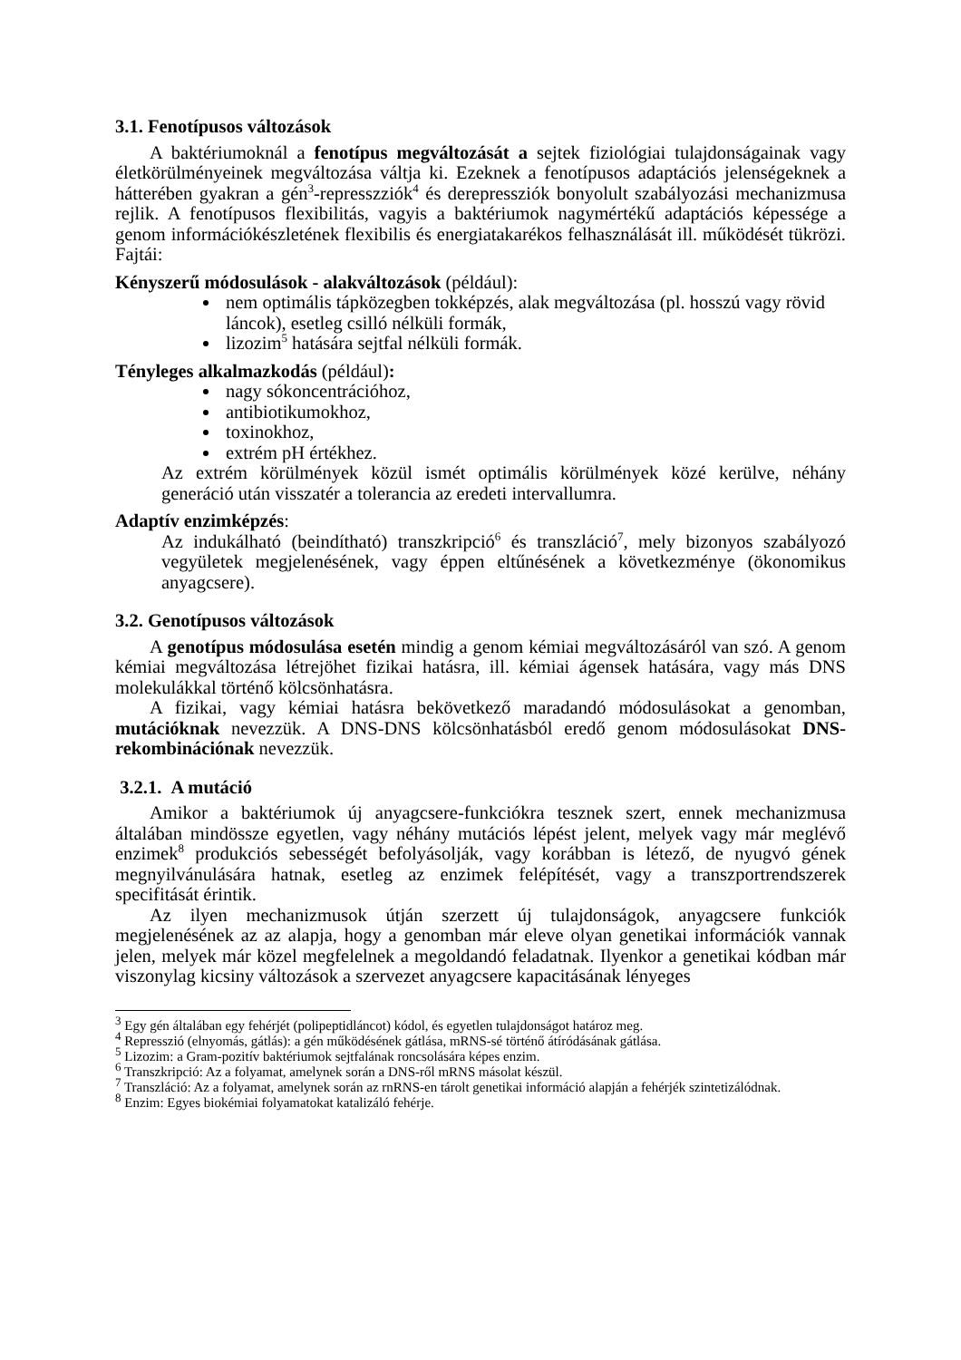3.1. Fenotípusos változások
A baktériumoknál a fenotípus megváltozását a sejtek fiziológiai tulajdonságainak vagy életkörülményeinek megváltozása váltja ki. Ezeknek a fenotípusos adaptációs jelenségeknek a hátterében gyakran a gén<sup>3</sup>-represszziók<sup>4</sup> és derepressziók bonyolult szabályozási mechanizmusa rejlik. A fenotípusos flexibilitás, vagyis a baktériumok nagymértékű adaptációs képessége a genom információkészletének flexibilis és energiatakarékos felhasználását ill. működését tükrözi. Fajtái:
Kényszerű módosulások - alakváltozások (például):
nem optimális tápközegben tokképzés, alak megváltozása (pl. hosszú vagy rövid láncok), esetleg csilló nélküli formák,
lizozim<sup>5</sup> hatására sejtfal nélküli formák.
Tényleges alkalmazkodás (például):
nagy sókoncentrációhoz,
antibiotikumokhoz,
toxinokhoz,
extrém pH értékhez.
Az extrém körülmények közül ismét optimális körülmények közé kerülve, néhány generáció után visszatér a tolerancia az eredeti intervallumra.
Adaptív enzimképzés:
Az indukálható (beindítható) transzkripció<sup>6</sup> és transzláció<sup>7</sup>, mely bizonyos szabályozó vegyületek megjelenésének, vagy éppen eltűnésének a következménye (ökonomikus anyagcsere).
3.2. Genotípusos változások
A genotípus módosulása esetén mindig a genom kémiai megváltozásáról van szó. A genom kémiai megváltozása létrejöhet fizikai hatásra, ill. kémiai ágensek hatására, vagy más DNS molekulákkal történő kölcsönhatásra.
A fizikai, vagy kémiai hatásra bekövetkező maradandó módosulásokat a genomban, mutációknak nevezzük. A DNS-DNS kölcsönhatásból eredő genom módosulásokat DNS-rekombinációnak nevezzük.
3.2.1. A mutáció
Amikor a baktériumok új anyagcsere-funkciókra tesznek szert, ennek mechanizmusa általában mindössze egyetlen, vagy néhány mutációs lépést jelent, melyek vagy már meglévő enzimek<sup>8</sup> produkciós sebességét befolyásolják, vagy korábban is létező, de nyugvó gének megnyilvánulására hatnak, esetleg az enzimek felépítését, vagy a transzportrendszerek specifitását érintik.
Az ilyen mechanizmusok útján szerzett új tulajdonságok, anyagcsere funkciók megjelenésének az az alapja, hogy a genomban már eleve olyan genetikai információk vannak jelen, melyek már közel megfelelnek a megoldandó feladatnak. Ilyenkor a genetikai kódban már viszonylag kicsiny változások a szervezet anyagcsere kapacitásának lényeges
<sup>3</sup> Egy gén általában egy fehérjét (polipeptidláncot) kódol, és egyetlen tulajdonságot határoz meg.
<sup>4</sup> Represszió (elnyomás, gátlás): a gén működésének gátlása, mRNS-sé történő átíródásának gátlása.
<sup>5</sup> Lizozim: a Gram-pozitív baktériumok sejtfalának roncsolására képes enzim.
<sup>6</sup> Transzkripció: Az a folyamat, amelynek során a DNS-ről mRNS másolat készül.
<sup>7</sup> Transzláció: Az a folyamat, amelynek során az rnRNS-en tárolt genetikai információ alapján a fehérjék szintetizálódnak.
<sup>8</sup> Enzim: Egyes biokémiai folyamatokat katalizáló fehérje.